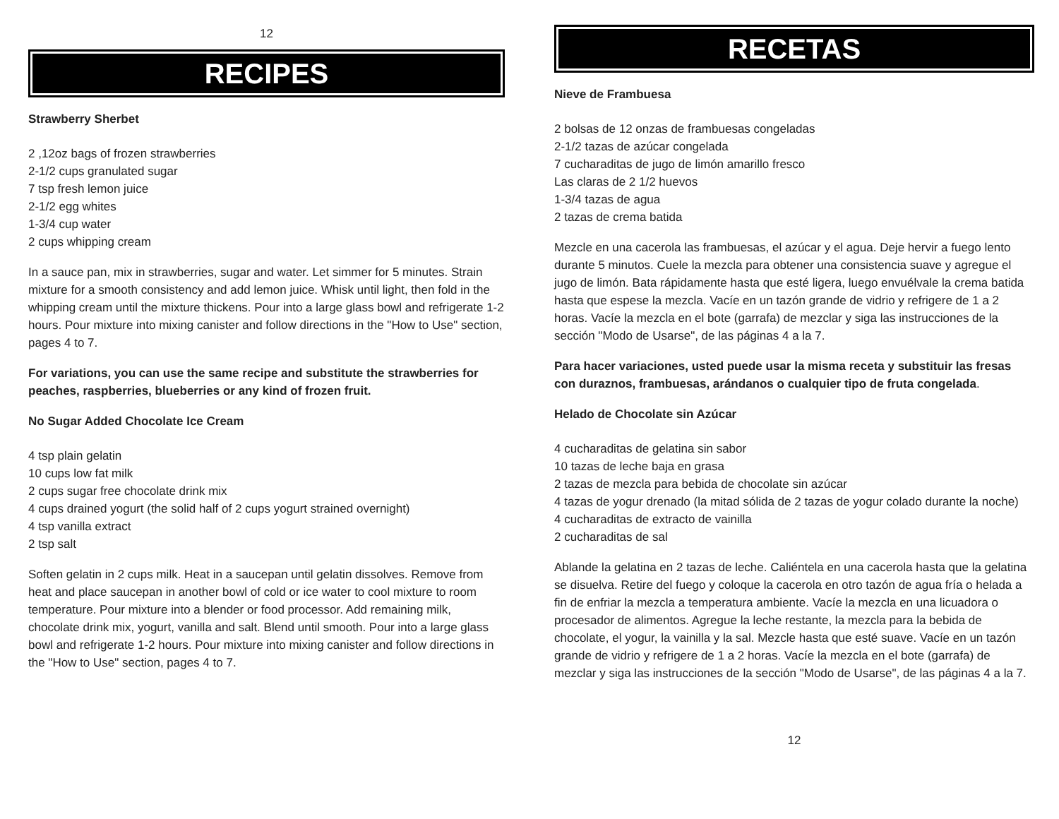12
RECIPES
Strawberry Sherbet
2 ,12oz bags of frozen strawberries
2-1/2 cups granulated sugar
7 tsp fresh lemon juice
2-1/2 egg whites
1-3/4 cup water
2 cups whipping cream
In a sauce pan, mix in strawberries, sugar and water. Let simmer for 5 minutes. Strain mixture for a smooth consistency and add lemon juice. Whisk until light, then fold in the whipping cream until the mixture thickens. Pour into a large glass bowl and refrigerate 1-2 hours. Pour mixture into mixing canister and follow directions in the "How to Use" section, pages 4 to 7.
For variations, you can use the same recipe and substitute the strawberries for peaches, raspberries, blueberries or any kind of frozen fruit.
No Sugar Added Chocolate Ice Cream
4 tsp plain gelatin
10 cups low fat milk
2 cups sugar free chocolate drink mix
4 cups drained yogurt (the solid half of 2 cups yogurt strained overnight)
4 tsp vanilla extract
2 tsp salt
Soften gelatin in 2 cups milk. Heat in a saucepan until gelatin dissolves. Remove from heat and place saucepan in another bowl of cold or ice water to cool mixture to room temperature. Pour mixture into a blender or food processor. Add remaining milk, chocolate drink mix, yogurt, vanilla and salt. Blend until smooth. Pour into a large glass bowl and refrigerate 1-2 hours. Pour mixture into mixing canister and follow directions in the "How to Use" section, pages 4 to 7.
RECETAS
Nieve de Frambuesa
2 bolsas de 12 onzas de frambuesas congeladas
2-1/2 tazas de azúcar congelada
7 cucharaditas de jugo de limón amarillo fresco
Las claras de 2 1/2 huevos
1-3/4 tazas de agua
2 tazas de crema batida
Mezcle en una cacerola las frambuesas, el azúcar y el agua. Deje hervir a fuego lento durante 5 minutos. Cuele la mezcla para obtener una consistencia suave y agregue el jugo de limón. Bata rápidamente hasta que esté ligera, luego envuélvale la crema batida hasta que espese la mezcla. Vacíe en un tazón grande de vidrio y refrigere de 1 a 2 horas. Vacíe la mezcla en el bote (garrafa) de mezclar y siga las instrucciones de la sección "Modo de Usarse", de las páginas 4 a la 7.
Para hacer variaciones, usted puede usar la misma receta y substituir las fresas con duraznos, frambuesas, arándanos o cualquier tipo de fruta congelada.
Helado de Chocolate sin Azúcar
4 cucharaditas de gelatina sin sabor
10 tazas de leche baja en grasa
2 tazas de mezcla para bebida de chocolate sin azúcar
4 tazas de yogur drenado (la mitad sólida de 2 tazas de yogur colado durante la noche)
4 cucharaditas de extracto de vainilla
2 cucharaditas de sal
Ablande la gelatina en 2 tazas de leche. Caliéntela en una cacerola hasta que la gelatina se disuelva. Retire del fuego y coloque la cacerola en otro tazón de agua fría o helada a fin de enfriar la mezcla a temperatura ambiente. Vacíe la mezcla en una licuadora o procesador de alimentos. Agregue la leche restante, la mezcla para la bebida de chocolate, el yogur, la vainilla y la sal. Mezcle hasta que esté suave. Vacíe en un tazón grande de vidrio y refrigere de 1 a 2 horas. Vacíe la mezcla en el bote (garrafa) de mezclar y siga las instrucciones de la sección "Modo de Usarse", de las páginas 4 a la 7.
12